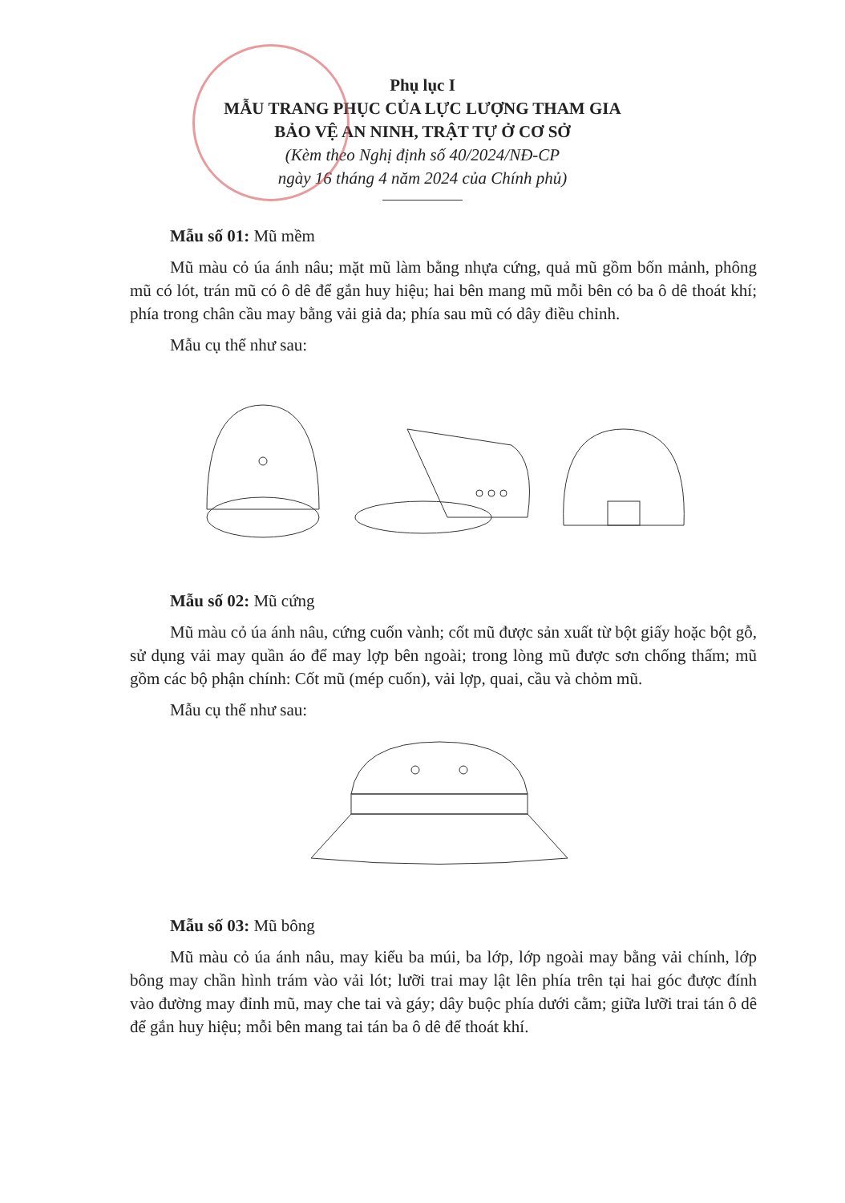Phụ lục I
MẪU TRANG PHỤC CỦA LỰC LƯỢNG THAM GIA
BẢO VỆ AN NINH, TRẬT TỰ Ở CƠ SỞ
(Kèm theo Nghị định số 40/2024/NĐ-CP
ngày 16 tháng 4 năm 2024 của Chính phủ)
Mẫu số 01: Mũ mềm
Mũ màu cỏ úa ánh nâu; mặt mũ làm bằng nhựa cứng, quả mũ gồm bốn mảnh, phông mũ có lót, trán mũ có ô dê để gắn huy hiệu; hai bên mang mũ mỗi bên có ba ô dê thoát khí; phía trong chân cầu may bằng vải giả da; phía sau mũ có dây điều chỉnh.
Mẫu cụ thể như sau:
Mẫu số 02: Mũ cứng
Mũ màu cỏ úa ánh nâu, cứng cuốn vành; cốt mũ được sản xuất từ bột giấy hoặc bột gỗ, sử dụng vải may quần áo để may lợp bên ngoài; trong lòng mũ được sơn chống thấm; mũ gồm các bộ phận chính: Cốt mũ (mép cuốn), vải lợp, quai, cầu và chỏm mũ.
Mẫu cụ thể như sau:
Mẫu số 03: Mũ bông
Mũ màu cỏ úa ánh nâu, may kiểu ba múi, ba lớp, lớp ngoài may bằng vải chính, lớp bông may chần hình trám vào vải lót; lưỡi trai may lật lên phía trên tại hai góc được đính vào đường may đỉnh mũ, may che tai và gáy; dây buộc phía dưới cằm; giữa lưỡi trai tán ô dê để gắn huy hiệu; mỗi bên mang tai tán ba ô dê để thoát khí.